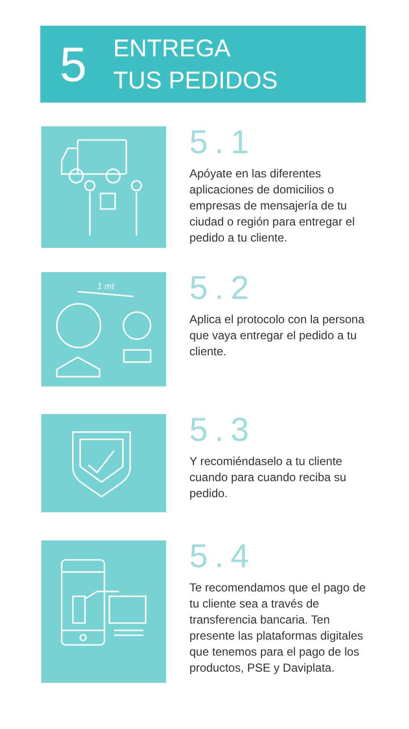5
ENTREGA
TUS PEDIDOS
5.1
Apóyate en las diferentes aplicaciones de domicilios o empresas de mensajería de tu ciudad o región para entregar el pedido a tu cliente.
1 mt
5.2
Aplica el protocolo con la persona que vaya entregar el pedido a tu cliente.
5.3
Y recomiéndaselo a tu cliente cuando para cuando reciba su pedido.
5.4
Te recomendamos que el pago de tu cliente sea a través de transferencia bancaria. Ten presente las plataformas digitales que tenemos para el pago de los productos, PSE y Daviplata.